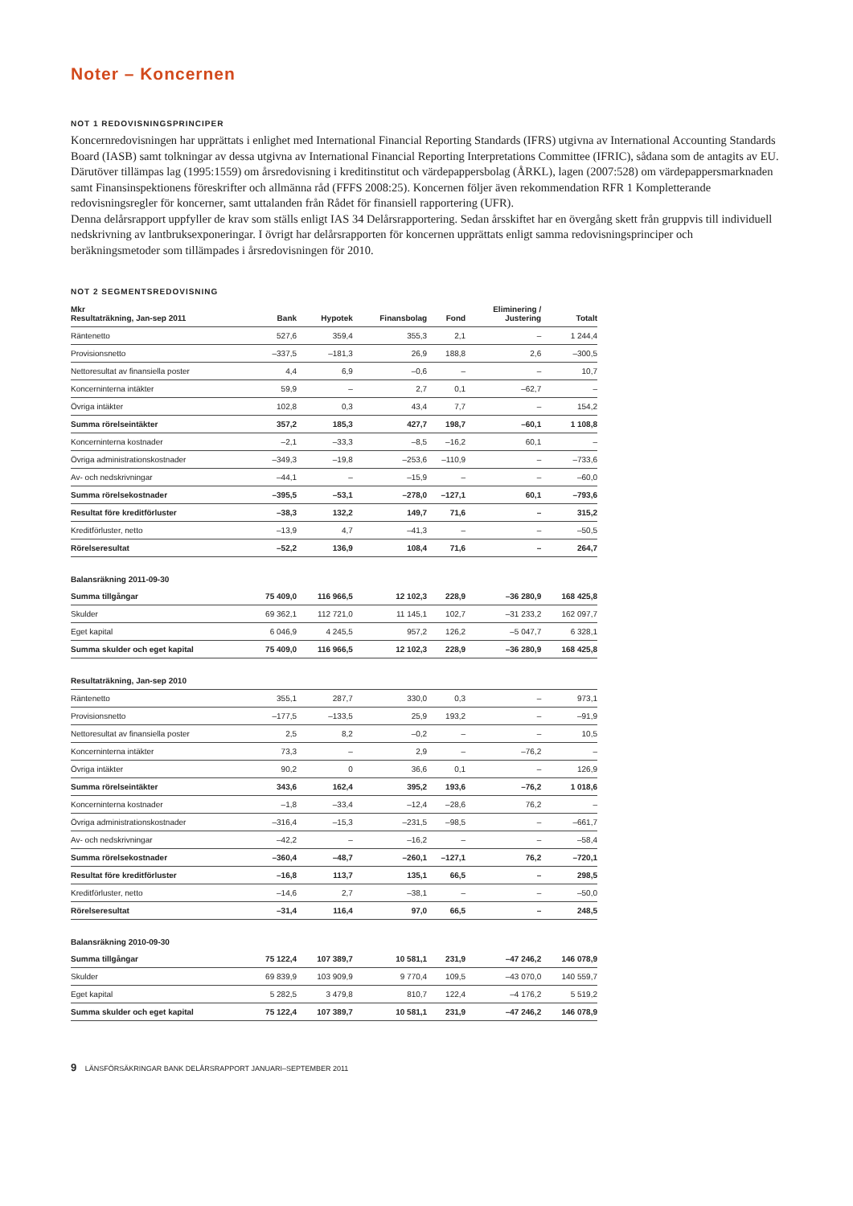Noter – Koncernen
NOT 1 REDOVISNINGSPRINCIPER
Koncernredovisningen har upprättats i enlighet med International Financial Reporting Standards (IFRS) utgivna av International Accounting Standards Board (IASB) samt tolkningar av dessa utgivna av International Financial Reporting Interpretations Committee (IFRIC), sådana som de antagits av EU. Därutöver tillämpas lag (1995:1559) om årsredovisning i kreditinstitut och värdepappersbolag (ÅRKL), lagen (2007:528) om värdepappersmarknaden samt Finansinspektionens föreskrifter och allmänna råd (FFFS 2008:25). Koncernen följer även rekommendation RFR 1 Kompletterande redovisningsregler för koncerner, samt uttalanden från Rådet för finansiell rapportering (UFR).
Denna delårsrapport uppfyller de krav som ställs enligt IAS 34 Delårsrapportering. Sedan årsskiftet har en övergång skett från gruppvis till individuell nedskrivning av lantbruksexponeringar. I övrigt har delårsrapporten för koncernen upprättats enligt samma redovisningsprinciper och beräkningsmetoder som tillämpades i årsredovisningen för 2010.
NOT 2 SEGMENTSREDOVISNING
| Mkr Resultaträkning, Jan-sep 2011 | Bank | Hypotek | Finansbolag | Fond | Eliminering / Justering | Totalt |
| --- | --- | --- | --- | --- | --- | --- |
| Räntenetto | 527,6 | 359,4 | 355,3 | 2,1 | – | 1 244,4 |
| Provisionsnetto | –337,5 | –181,3 | 26,9 | 188,8 | 2,6 | –300,5 |
| Nettoresultat av finansiella poster | 4,4 | 6,9 | –0,6 | – | – | 10,7 |
| Koncerninterna intäkter | 59,9 | – | 2,7 | 0,1 | –62,7 | – |
| Övriga intäkter | 102,8 | 0,3 | 43,4 | 7,7 | – | 154,2 |
| Summa rörelseintäkter | 357,2 | 185,3 | 427,7 | 198,7 | –60,1 | 1 108,8 |
| Koncerninterna kostnader | –2,1 | –33,3 | –8,5 | –16,2 | 60,1 | – |
| Övriga administrationskostnader | –349,3 | –19,8 | –253,6 | –110,9 | – | –733,6 |
| Av- och nedskrivningar | –44,1 | – | –15,9 | – | – | –60,0 |
| Summa rörelsekostnader | –395,5 | –53,1 | –278,0 | –127,1 | 60,1 | –793,6 |
| Resultat före kreditförluster | –38,3 | 132,2 | 149,7 | 71,6 | – | 315,2 |
| Kreditförluster, netto | –13,9 | 4,7 | –41,3 | – | – | –50,5 |
| Rörelseresultat | –52,2 | 136,9 | 108,4 | 71,6 | – | 264,7 |
| Balansräkning 2011-09-30 | | | | | | |
| Summa tillgångar | 75 409,0 | 116 966,5 | 12 102,3 | 228,9 | –36 280,9 | 168 425,8 |
| Skulder | 69 362,1 | 112 721,0 | 11 145,1 | 102,7 | –31 233,2 | 162 097,7 |
| Eget kapital | 6 046,9 | 4 245,5 | 957,2 | 126,2 | –5 047,7 | 6 328,1 |
| Summa skulder och eget kapital | 75 409,0 | 116 966,5 | 12 102,3 | 228,9 | –36 280,9 | 168 425,8 |
| Resultaträkning, Jan-sep 2010 | | | | | | |
| Räntenetto | 355,1 | 287,7 | 330,0 | 0,3 | – | 973,1 |
| Provisionsnetto | –177,5 | –133,5 | 25,9 | 193,2 | – | –91,9 |
| Nettoresultat av finansiella poster | 2,5 | 8,2 | –0,2 | – | – | 10,5 |
| Koncerninterna intäkter | 73,3 | – | 2,9 | – | –76,2 | – |
| Övriga intäkter | 90,2 | 0 | 36,6 | 0,1 | – | 126,9 |
| Summa rörelseintäkter | 343,6 | 162,4 | 395,2 | 193,6 | –76,2 | 1 018,6 |
| Koncerninterna kostnader | –1,8 | –33,4 | –12,4 | –28,6 | 76,2 | – |
| Övriga administrationskostnader | –316,4 | –15,3 | –231,5 | –98,5 | – | –661,7 |
| Av- och nedskrivningar | –42,2 | – | –16,2 | – | – | –58,4 |
| Summa rörelsekostnader | –360,4 | –48,7 | –260,1 | –127,1 | 76,2 | –720,1 |
| Resultat före kreditförluster | –16,8 | 113,7 | 135,1 | 66,5 | – | 298,5 |
| Kreditförluster, netto | –14,6 | 2,7 | –38,1 | – | – | –50,0 |
| Rörelseresultat | –31,4 | 116,4 | 97,0 | 66,5 | – | 248,5 |
| Balansräkning 2010-09-30 | | | | | | |
| Summa tillgångar | 75 122,4 | 107 389,7 | 10 581,1 | 231,9 | –47 246,2 | 146 078,9 |
| Skulder | 69 839,9 | 103 909,9 | 9 770,4 | 109,5 | –43 070,0 | 140 559,7 |
| Eget kapital | 5 282,5 | 3 479,8 | 810,7 | 122,4 | –4 176,2 | 5 519,2 |
| Summa skulder och eget kapital | 75 122,4 | 107 389,7 | 10 581,1 | 231,9 | –47 246,2 | 146 078,9 |
9 LÄNSFÖRSÄKRINGAR BANK DELÅRSRAPPORT JANUARI–SEPTEMBER 2011